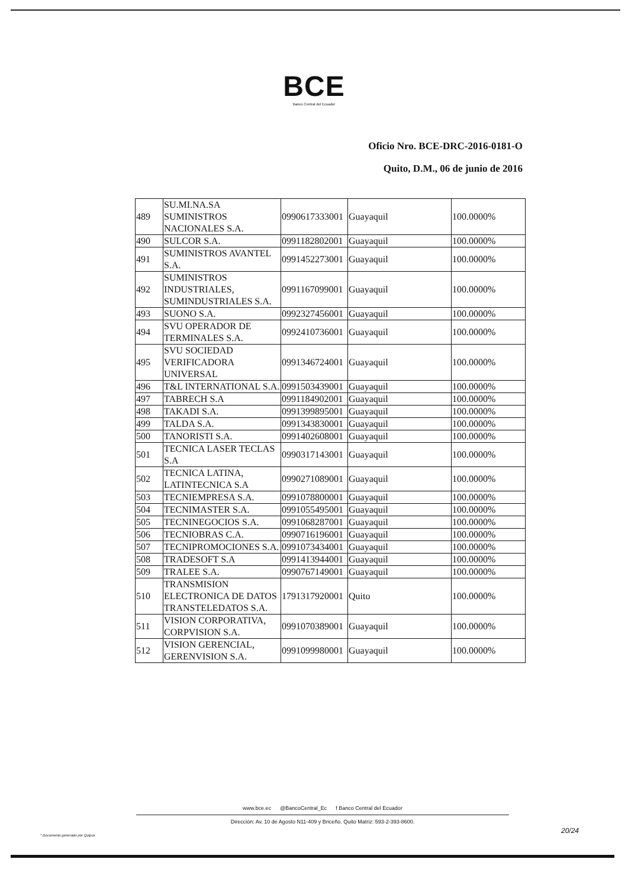BCE
Banco Central del Ecuador
Oficio Nro. BCE-DRC-2016-0181-O
Quito, D.M., 06 de junio de 2016
| 489 | SU.MI.NA.SA SUMINISTROS NACIONALES S.A. | 0990617333001 | Guayaquil | 100.0000% |
| 490 | SULCOR S.A. | 0991182802001 | Guayaquil | 100.0000% |
| 491 | SUMINISTROS AVANTEL S.A. | 0991452273001 | Guayaquil | 100.0000% |
| 492 | SUMINISTROS INDUSTRIALES, SUMINDUSTRIALES S.A. | 0991167099001 | Guayaquil | 100.0000% |
| 493 | SUONO S.A. | 0992327456001 | Guayaquil | 100.0000% |
| 494 | SVU OPERADOR DE TERMINALES S.A. | 0992410736001 | Guayaquil | 100.0000% |
| 495 | SVU SOCIEDAD VERIFICADORA UNIVERSAL | 0991346724001 | Guayaquil | 100.0000% |
| 496 | T&L INTERNATIONAL S.A. | 0991503439001 | Guayaquil | 100.0000% |
| 497 | TABRECH S.A | 0991184902001 | Guayaquil | 100.0000% |
| 498 | TAKADI S.A. | 0991399895001 | Guayaquil | 100.0000% |
| 499 | TALDA S.A. | 0991343830001 | Guayaquil | 100.0000% |
| 500 | TANORISTI S.A. | 0991402608001 | Guayaquil | 100.0000% |
| 501 | TECNICA LASER TECLAS S.A | 0990317143001 | Guayaquil | 100.0000% |
| 502 | TECNICA LATINA, LATINTECNICA S.A | 0990271089001 | Guayaquil | 100.0000% |
| 503 | TECNIEMPRESA S.A. | 0991078800001 | Guayaquil | 100.0000% |
| 504 | TECNIMASTER S.A. | 0991055495001 | Guayaquil | 100.0000% |
| 505 | TECNINEGOCIOS S.A. | 0991068287001 | Guayaquil | 100.0000% |
| 506 | TECNIOBRAS C.A. | 0990716196001 | Guayaquil | 100.0000% |
| 507 | TECNIPROMOCIONES S.A. | 0991073434001 | Guayaquil | 100.0000% |
| 508 | TRADESOFT S.A | 0991413944001 | Guayaquil | 100.0000% |
| 509 | TRALEE S.A. | 0990767149001 | Guayaquil | 100.0000% |
| 510 | TRANSMISION ELECTRONICA DE DATOS TRANSTELEDATOS S.A. | 1791317920001 | Quito | 100.0000% |
| 511 | VISION CORPORATIVA, CORPVISION S.A. | 0991070389001 | Guayaquil | 100.0000% |
| 512 | VISION GERENCIAL, GERENVISION S.A. | 0991099980001 | Guayaquil | 100.0000% |
www.bce.ec @BancoCentral_Ec f Banco Central del Ecuador
Dirección: Av. 10 de Agosto N11-409 y Briceño. Quito Matriz: 593-2-393-8600.
20/24
* Documento generado por Quipux